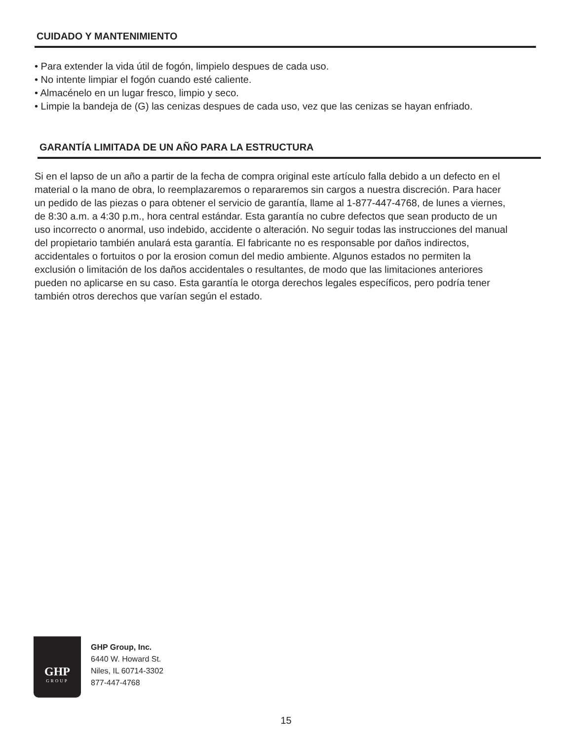CUIDADO Y MANTENIMIENTO
• Para extender la vida útil de fogón, limpielo despues de cada uso.
• No intente limpiar el fogón cuando esté caliente.
• Almacénelo en un lugar fresco, limpio y seco.
• Limpie la bandeja de (G) las cenizas despues de cada uso, vez que las cenizas se hayan enfriado.
GARANTÍA LIMITADA DE UN AÑO PARA LA ESTRUCTURA
Si en el lapso de un año a partir de la fecha de compra original este artículo falla debido a un defecto en el material o la mano de obra, lo reemplazaremos o repararemos sin cargos a nuestra discreción. Para hacer un pedido de las piezas o para obtener el servicio de garantía, llame al 1-877-447-4768, de lunes a viernes, de 8:30 a.m. a 4:30 p.m., hora central estándar. Esta garantía no cubre defectos que sean producto de un uso incorrecto o anormal, uso indebido, accidente o alteración. No seguir todas las instrucciones del manual del propietario también anulará esta garantía. El fabricante no es responsable por daños indirectos, accidentales o fortuitos o por la erosion comun del medio ambiente. Algunos estados no permiten la exclusión o limitación de los daños accidentales o resultantes, de modo que las limitaciones anteriores pueden no aplicarse en su caso. Esta garantía le otorga derechos legales específicos, pero podría tener también otros derechos que varían según el estado.
GHP
GROUP
GHP Group, Inc.
6440 W. Howard St.
Niles, IL 60714-3302
877-447-4768
15